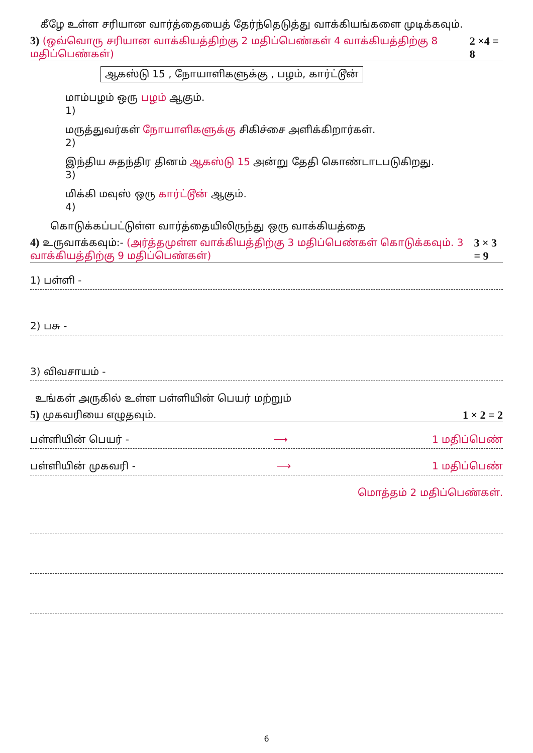கீழே உள்ள சரியான வார்த்தையைத் தேர்ந்தெடுத்து வாக்கியங்களை முடிக்கவும்.
3) (ஒவ்வொரு சரியான வாக்கியத்திற்கு 2 மதிப்பெண்கள் 4 வாக்கியத்திற்கு 8 மதிப்பெண்கள்) 2 ×4 = 8
ஆகஸ்டு 15 , நோயாளிகளுக்கு , பழம், கார்ட்டூன்
மாம்பழம் ஒரு பழம் ஆகும்.
1)
மருத்துவர்கள் நோயாளிகளுக்கு சிகிச்சை அளிக்கிறார்கள்.
2)
இந்திய சுதந்திர தினம் ஆகஸ்டு 15 அன்று தேதி கொண்டாடபடுகிறது.
3)
மிக்கி மவுஸ் ஒரு கார்ட்டூன் ஆகும்.
4)
கொடுக்கப்பட்டுள்ள வார்த்தையிலிருந்து ஒரு வாக்கியத்தை
4) உருவாக்கவும்:- (அர்த்தமுள்ள வாக்கியத்திற்கு 3 மதிப்பெண்கள் கொடுக்கவும். 3 வாக்கியத்திற்கு 9 மதிப்பெண்கள்) 3 × 3 = 9
1) பள்ளி -
2) பசு -
3) விவசாயம் -
உங்கள் அருகில் உள்ள பள்ளியின் பெயர் மற்றும்
5) முகவரியை எழுதவும். 1 × 2 = 2
பள்ளியின் பெயர் - ⟶ 1 மதிப்பெண்
பள்ளியின் முகவரி - ⟶ 1 மதிப்பெண்
மொத்தம் 2 மதிப்பெண்கள்.
6